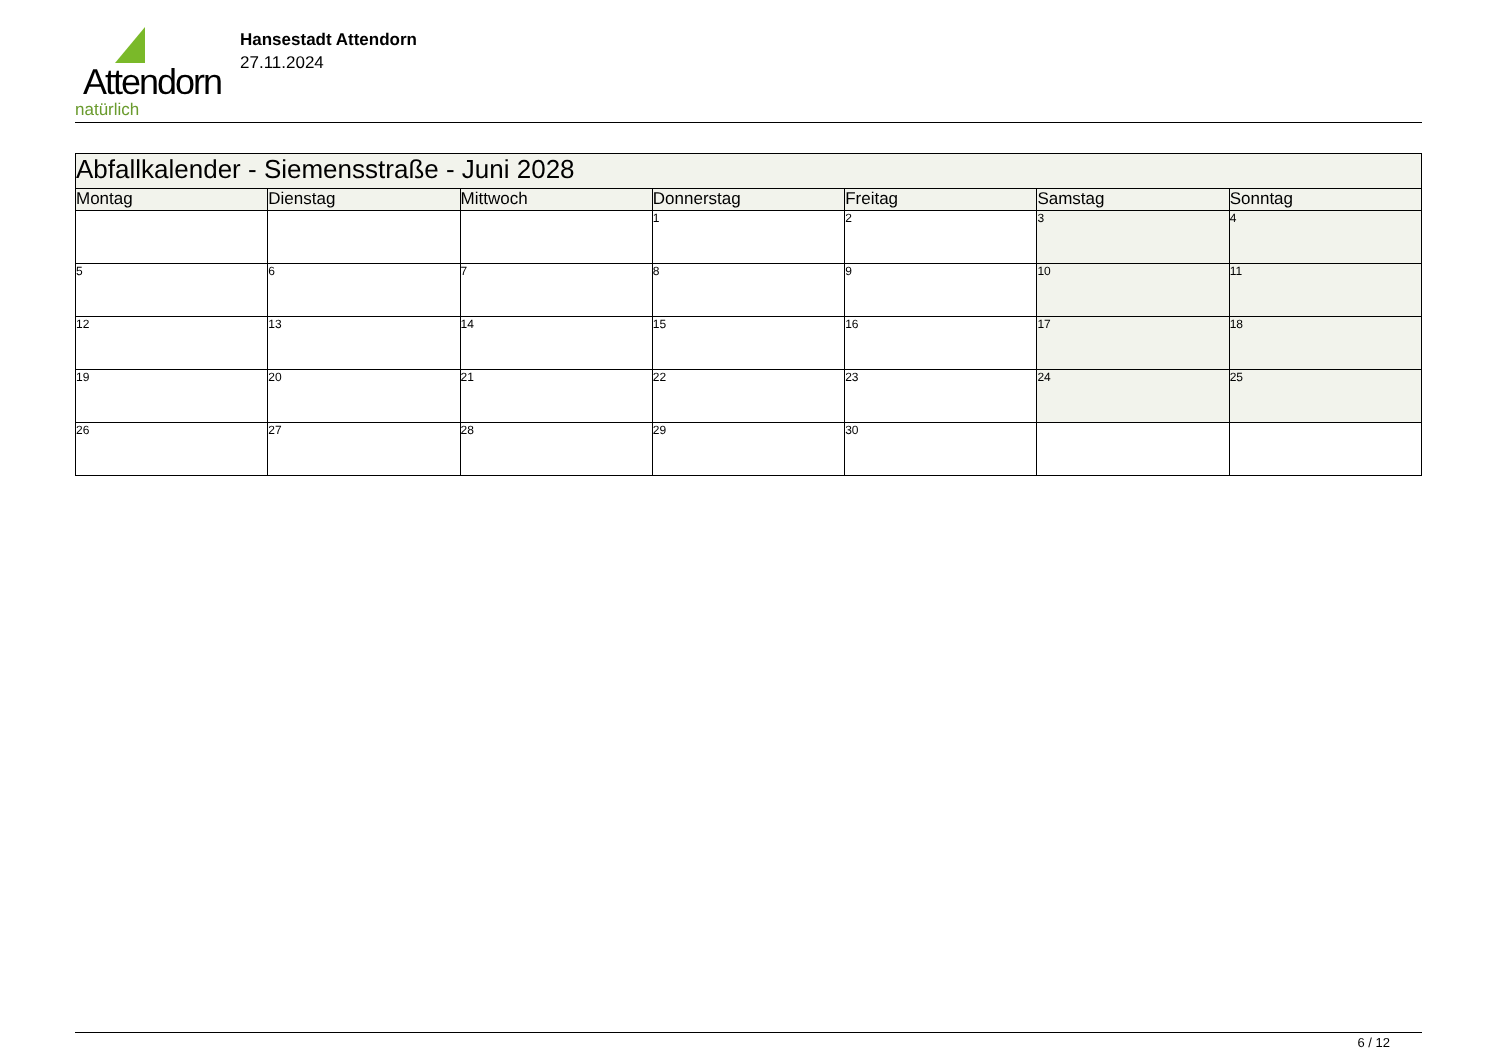Attendorn
natürlich
Hansestadt Attendorn
27.11.2024
| Abfallkalender - Siemensstraße - Juni 2028 | | | | | | |
| --- | --- | --- | --- | --- | --- | --- |
| Montag | Dienstag | Mittwoch | Donnerstag | Freitag | Samstag | Sonntag |
| | | | 1 | 2 | 3 | 4 |
| 5 | 6 | 7 | 8 | 9 | 10 | 11 |
| 12 | 13 | 14 | 15 | 16 | 17 | 18 |
| 19 | 20 | 21 | 22 | 23 | 24 | 25 |
| 26 | 27 | 28 | 29 | 30 | | |
6 / 12